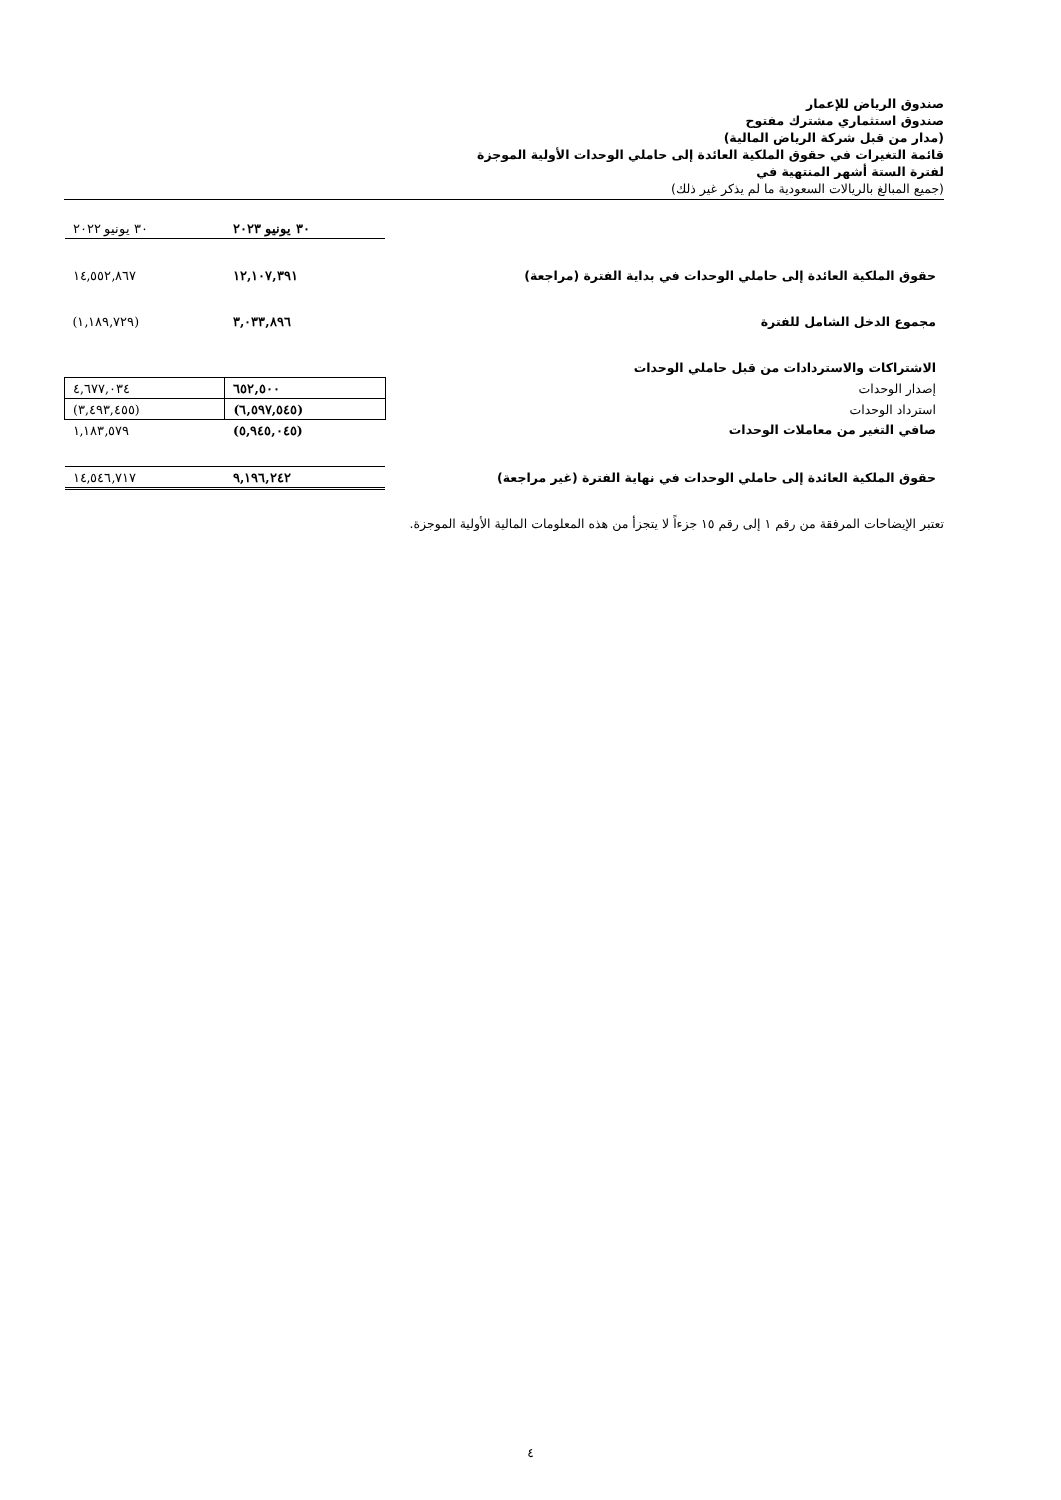صندوق الرياض للإعمار
صندوق استثماري مشترك مفتوح
(مدار من قبل شركة الرياض المالية)
قائمة التغيرات في حقوق الملكية العائدة إلى حاملي الوحدات الأولية الموجزة
لفترة الستة أشهر المنتهية في
(جميع المبالغ بالريالات السعودية ما لم يذكر غير ذلك)
| | ٣٠ يونيو ٢٠٢٣ | ٣٠ يونيو ٢٠٢٢ |
| حقوق الملكية العائدة إلى حاملي الوحدات في بداية الفترة (مراجعة) | ١٢,١٠٧,٣٩١ | ١٤,٥٥٢,٨٦٧ |
| مجموع الدخل الشامل للفترة | ٣,٠٣٣,٨٩٦ | (١,١٨٩,٧٢٩) |
| الاشتراكات والاستردادات من قبل حاملي الوحدات | | |
| إصدار الوحدات | ٦٥٢,٥٠٠ | ٤,٦٧٧,٠٣٤ |
| استرداد الوحدات | (٦,٥٩٧,٥٤٥) | (٣,٤٩٣,٤٥٥) |
| صافي التغير من معاملات الوحدات | (٥,٩٤٥,٠٤٥) | ١,١٨٣,٥٧٩ |
| حقوق الملكية العائدة إلى حاملي الوحدات في نهاية الفترة (غير مراجعة) | ٩,١٩٦,٢٤٢ | ١٤,٥٤٦,٧١٧ |
تعتبر الإيضاحات المرفقة من رقم ١ إلى رقم ١٥ جزءاً لا يتجزأ من هذه المعلومات المالية الأولية الموجزة.
٤